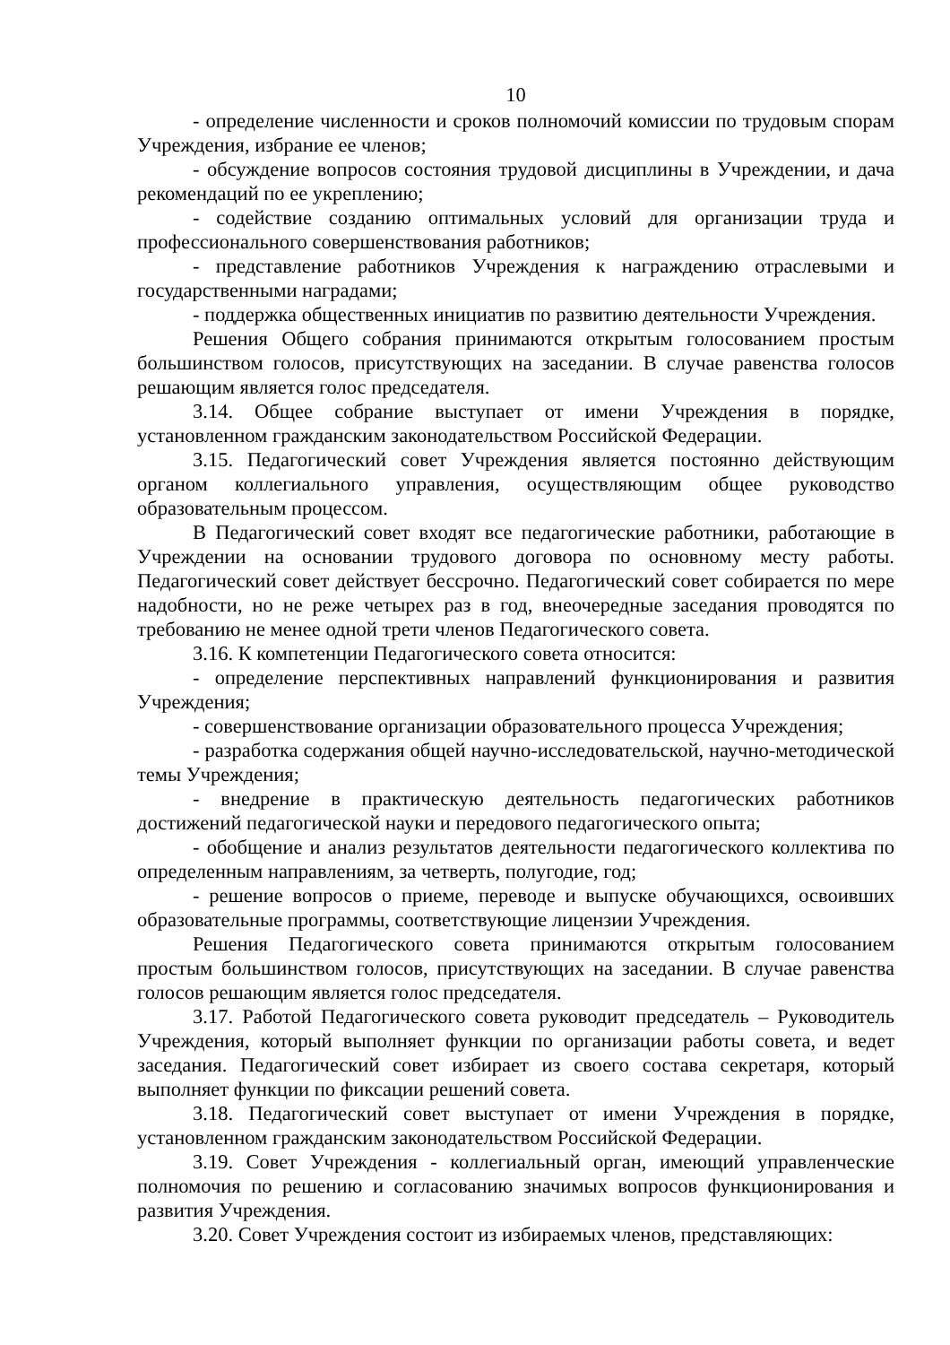10
- определение численности и сроков полномочий комиссии по трудовым спорам Учреждения, избрание ее членов;
- обсуждение вопросов состояния трудовой дисциплины в Учреждении, и дача рекомендаций по ее укреплению;
- содействие созданию оптимальных условий для организации труда и профессионального совершенствования работников;
- представление работников Учреждения к награждению отраслевыми и государственными наградами;
- поддержка общественных инициатив по развитию деятельности Учреждения.
Решения Общего собрания принимаются открытым голосованием простым большинством голосов, присутствующих на заседании. В случае равенства голосов решающим является голос председателя.
3.14. Общее собрание выступает от имени Учреждения в порядке, установленном гражданским законодательством Российской Федерации.
3.15. Педагогический совет Учреждения является постоянно действующим органом коллегиального управления, осуществляющим общее руководство образовательным процессом.
В Педагогический совет входят все педагогические работники, работающие в Учреждении на основании трудового договора по основному месту работы. Педагогический совет действует бессрочно. Педагогический совет собирается по мере надобности, но не реже четырех раз в год, внеочередные заседания проводятся по требованию не менее одной трети членов Педагогического совета.
3.16. К компетенции Педагогического совета относится:
- определение перспективных направлений функционирования и развития Учреждения;
- совершенствование организации образовательного процесса Учреждения;
- разработка содержания общей научно-исследовательской, научно-методической темы Учреждения;
- внедрение в практическую деятельность педагогических работников достижений педагогической науки и передового педагогического опыта;
- обобщение и анализ результатов деятельности педагогического коллектива по определенным направлениям, за четверть, полугодие, год;
- решение вопросов о приеме, переводе и выпуске обучающихся, освоивших образовательные программы, соответствующие лицензии Учреждения.
Решения Педагогического совета принимаются открытым голосованием простым большинством голосов, присутствующих на заседании. В случае равенства голосов решающим является голос председателя.
3.17. Работой Педагогического совета руководит председатель – Руководитель Учреждения, который выполняет функции по организации работы совета, и ведет заседания. Педагогический совет избирает из своего состава секретаря, который выполняет функции по фиксации решений совета.
3.18. Педагогический совет выступает от имени Учреждения в порядке, установленном гражданским законодательством Российской Федерации.
3.19. Совет Учреждения - коллегиальный орган, имеющий управленческие полномочия по решению и согласованию значимых вопросов функционирования и развития Учреждения.
3.20. Совет Учреждения состоит из избираемых членов, представляющих: